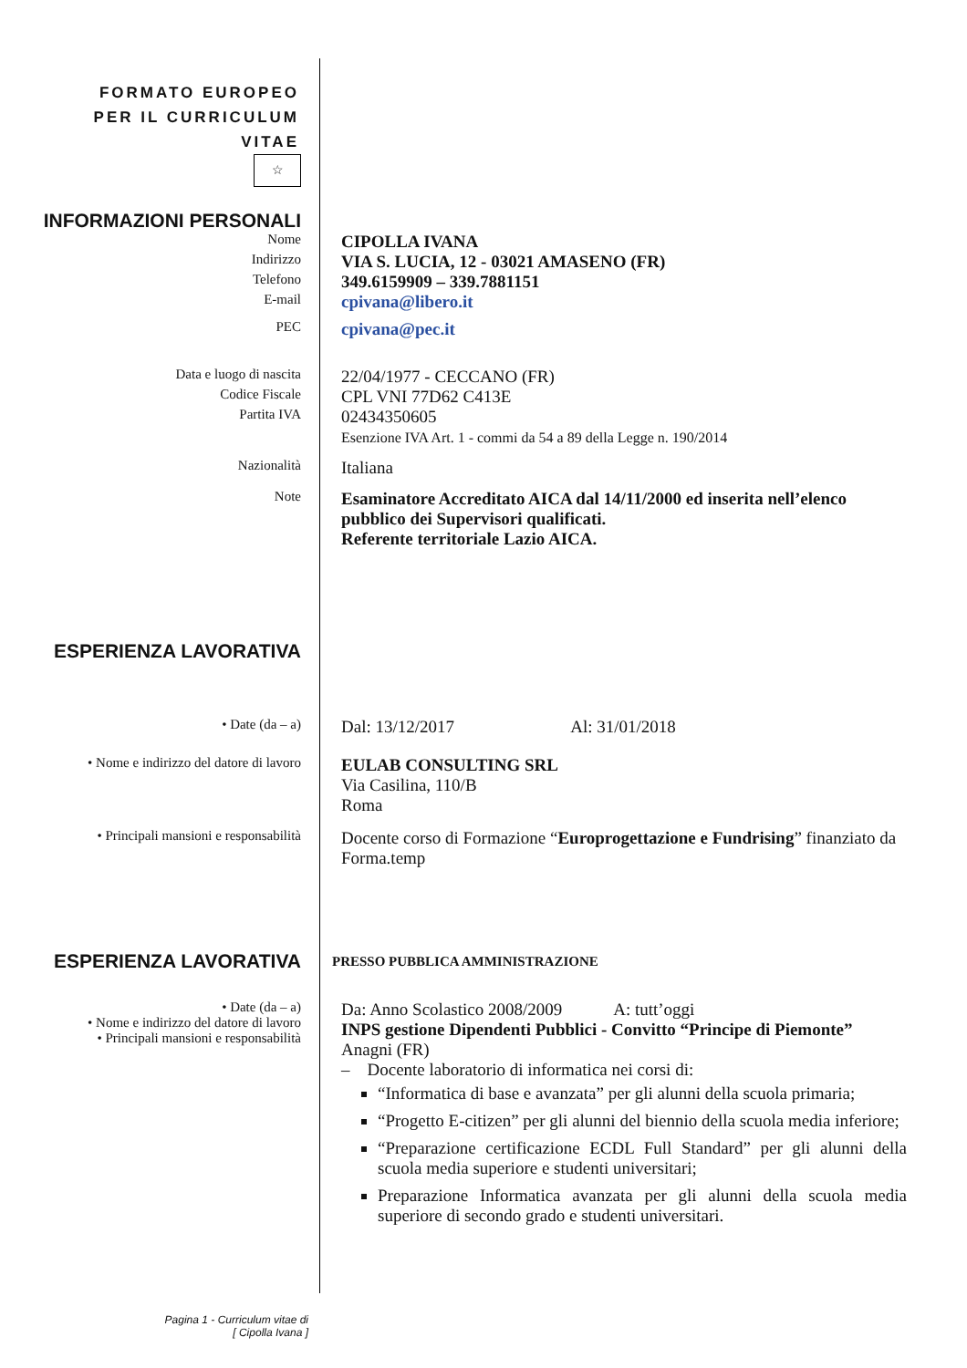FORMATO EUROPEO
PER IL CURRICULUM
VITAE
☆
INFORMAZIONI PERSONALI
Nome
CIPOLLA IVANA
Indirizzo
VIA S. LUCIA, 12 - 03021 AMASENO (FR)
Telefono
349.6159909 – 339.7881151
E-mail
cpivana@libero.it
PEC
cpivana@pec.it
Data e luogo di nascita
22/04/1977 - CECCANO (FR)
Codice Fiscale
CPL VNI 77D62 C413E
Partita IVA
02434350605
Esenzione IVA Art. 1 - commi da 54 a 89 della Legge n. 190/2014
Nazionalità
Italiana
Note
Esaminatore Accreditato AICA dal 14/11/2000 ed inserita nell’elenco pubblico dei Supervisori qualificati.
Referente territoriale Lazio AICA.
ESPERIENZA LAVORATIVA
• Date (da – a)
Dal: 13/12/2017 Al: 31/01/2018
• Nome e indirizzo del datore di lavoro
EULAB CONSULTING SRL
Via Casilina, 110/B
Roma
• Principali mansioni e responsabilità
Docente corso di Formazione “Europrogettazione e Fundrising” finanziato da Forma.temp
ESPERIENZA LAVORATIVA
PRESSO PUBBLICA AMMINISTRAZIONE
• Date (da – a)
• Nome e indirizzo del datore di lavoro
• Principali mansioni e responsabilità
Da: Anno Scolastico 2008/2009 A: tutt’oggi
INPS gestione Dipendenti Pubblici - Convitto “Principe di Piemonte”
Anagni (FR)
– Docente laboratorio di informatica nei corsi di:
“Informatica di base e avanzata” per gli alunni della scuola primaria;
“Progetto E-citizen” per gli alunni del biennio della scuola media inferiore;
“Preparazione certificazione ECDL Full Standard” per gli alunni della scuola media superiore e studenti universitari;
Preparazione Informatica avanzata per gli alunni della scuola media superiore di secondo grado e studenti universitari.
Pagina 1 - Curriculum vitae di
[ Cipolla Ivana ]